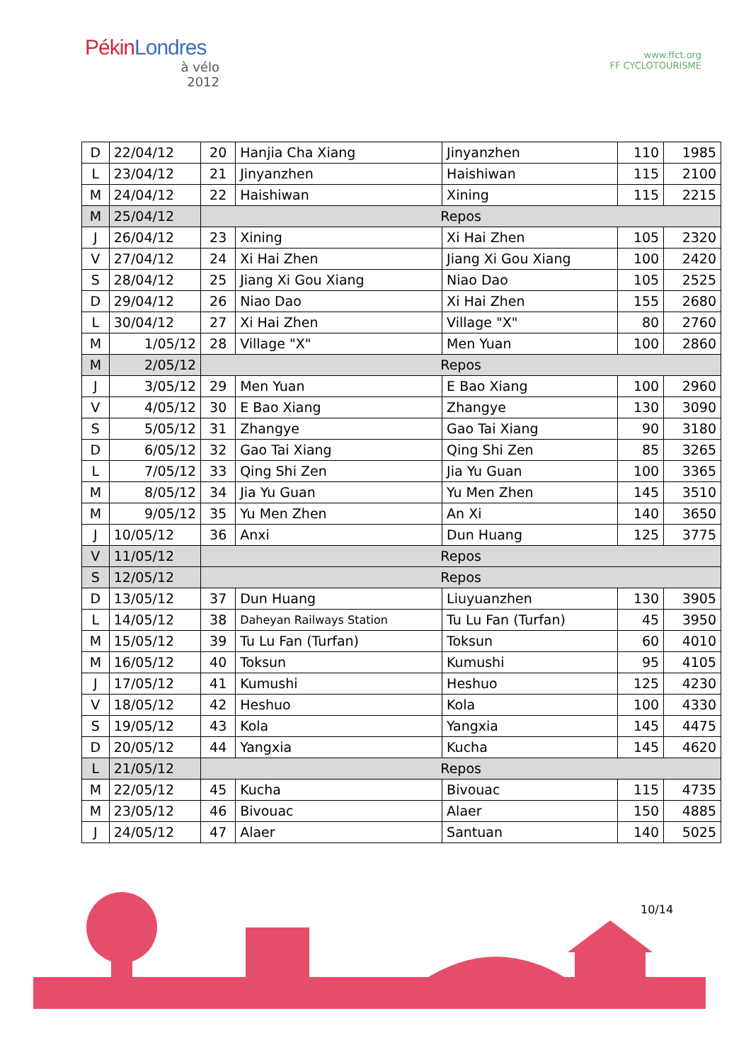PékinLondres
à vélo
2012
www.ffct.org
FF CYCLOTOURISME
| D | 22/04/12 | 20 | Hanjia Cha Xiang | Jinyanzhen | 110 | 1985 |
| L | 23/04/12 | 21 | Jinyanzhen | Haishiwan | 115 | 2100 |
| M | 24/04/12 | 22 | Haishiwan | Xining | 115 | 2215 |
| M | 25/04/12 | Repos | | | | |
| J | 26/04/12 | 23 | Xining | Xi Hai Zhen | 105 | 2320 |
| V | 27/04/12 | 24 | Xi Hai Zhen | Jiang Xi Gou Xiang | 100 | 2420 |
| S | 28/04/12 | 25 | Jiang Xi Gou Xiang | Niao Dao | 105 | 2525 |
| D | 29/04/12 | 26 | Niao Dao | Xi Hai Zhen | 155 | 2680 |
| L | 30/04/12 | 27 | Xi Hai Zhen | Village "X" | 80 | 2760 |
| M | 1/05/12 | 28 | Village "X" | Men Yuan | 100 | 2860 |
| M | 2/05/12 | Repos | | | | |
| J | 3/05/12 | 29 | Men Yuan | E Bao Xiang | 100 | 2960 |
| V | 4/05/12 | 30 | E Bao Xiang | Zhangye | 130 | 3090 |
| S | 5/05/12 | 31 | Zhangye | Gao Tai Xiang | 90 | 3180 |
| D | 6/05/12 | 32 | Gao Tai Xiang | Qing Shi Zen | 85 | 3265 |
| L | 7/05/12 | 33 | Qing Shi Zen | Jia Yu Guan | 100 | 3365 |
| M | 8/05/12 | 34 | Jia Yu Guan | Yu Men Zhen | 145 | 3510 |
| M | 9/05/12 | 35 | Yu Men Zhen | An Xi | 140 | 3650 |
| J | 10/05/12 | 36 | Anxi | Dun Huang | 125 | 3775 |
| V | 11/05/12 | Repos | | | | |
| S | 12/05/12 | Repos | | | | |
| D | 13/05/12 | 37 | Dun Huang | Liuyuanzhen | 130 | 3905 |
| L | 14/05/12 | 38 | Daheyan Railways Station | Tu Lu Fan (Turfan) | 45 | 3950 |
| M | 15/05/12 | 39 | Tu Lu Fan (Turfan) | Toksun | 60 | 4010 |
| M | 16/05/12 | 40 | Toksun | Kumushi | 95 | 4105 |
| J | 17/05/12 | 41 | Kumushi | Heshuo | 125 | 4230 |
| V | 18/05/12 | 42 | Heshuo | Kola | 100 | 4330 |
| S | 19/05/12 | 43 | Kola | Yangxia | 145 | 4475 |
| D | 20/05/12 | 44 | Yangxia | Kucha | 145 | 4620 |
| L | 21/05/12 | Repos | | | | |
| M | 22/05/12 | 45 | Kucha | Bivouac | 115 | 4735 |
| M | 23/05/12 | 46 | Bivouac | Alaer | 150 | 4885 |
| J | 24/05/12 | 47 | Alaer | Santuan | 140 | 5025 |
10/14